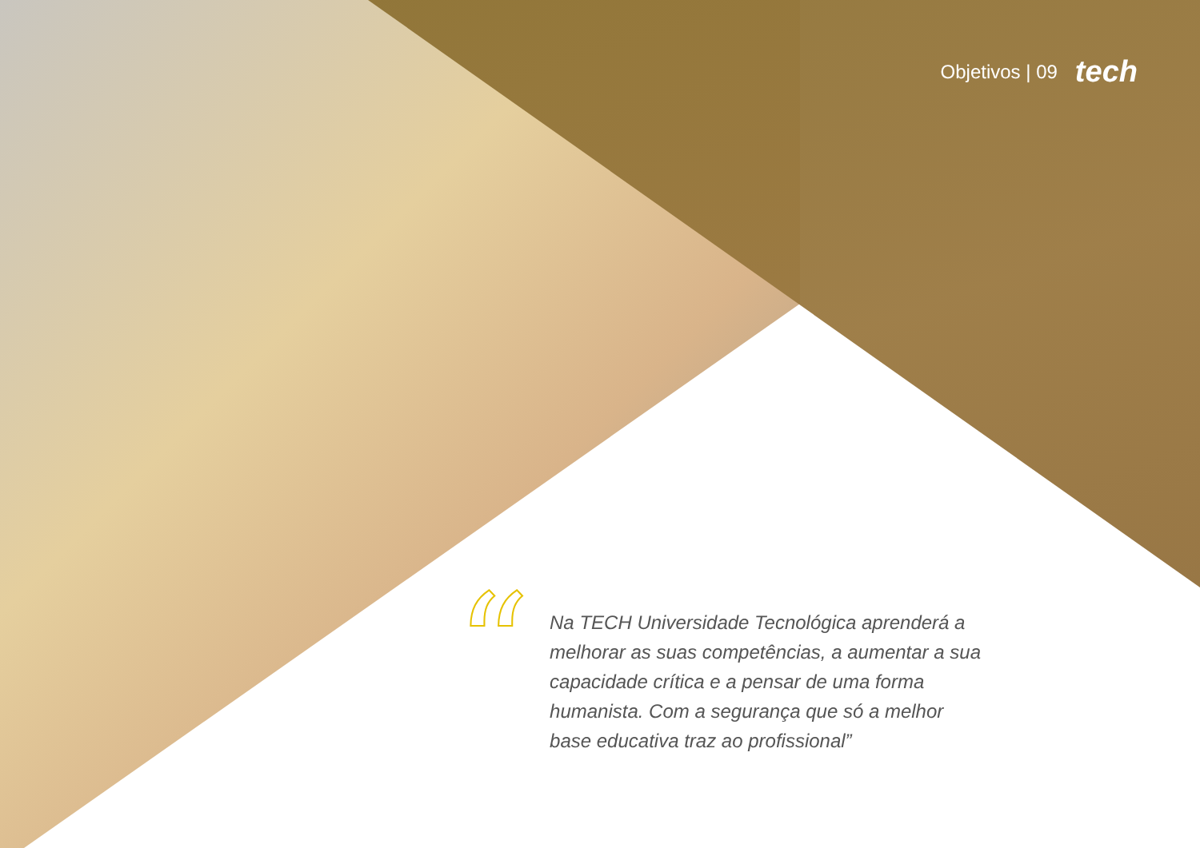Objetivos | 09 tech
“
Na TECH Universidade Tecnológica aprenderá a melhorar as suas competências, a aumentar a sua capacidade crítica e a pensar de uma forma humanista. Com a segurança que só a melhor base educativa traz ao profissional”